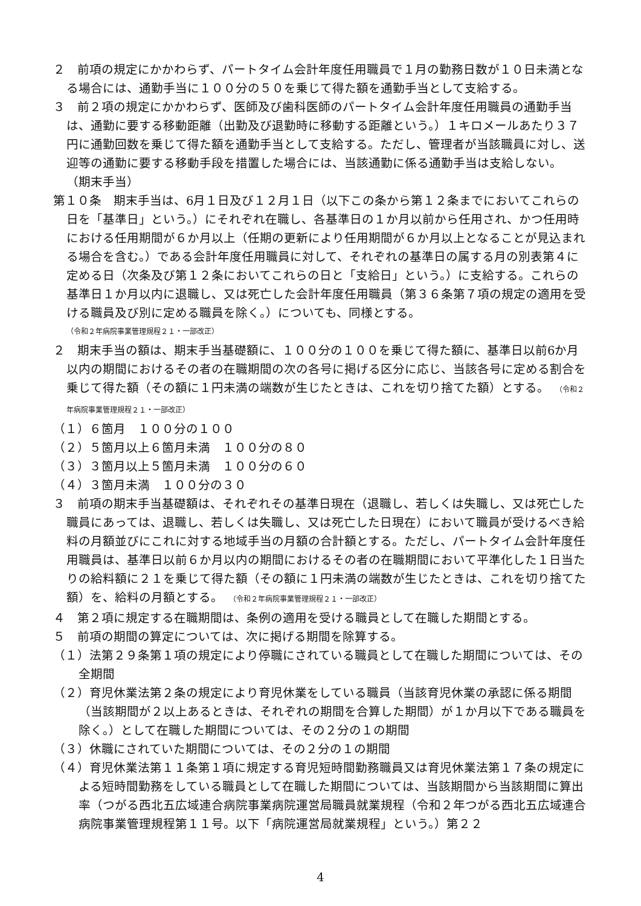２　前項の規定にかかわらず、パートタイム会計年度任用職員で１月の勤務日数が１０日未満となる場合には、通勤手当に１００分の５０を乗じて得た額を通勤手当として支給する。
３　前２項の規定にかかわらず、医師及び歯科医師のパートタイム会計年度任用職員の通勤手当は、通勤に要する移動距離（出勤及び退勤時に移動する距離という。）１キロメールあたり３７円に通勤回数を乗じて得た額を通勤手当として支給する。ただし、管理者が当該職員に対し、送迎等の通勤に要する移動手段を措置した場合には、当該通勤に係る通勤手当は支給しない。
（期末手当）
第１０条　期末手当は、6月１日及び１２月１日（以下この条から第１２条までにおいてこれらの日を「基準日」という。）にそれぞれ在職し、各基準日の１か月以前から任用され、かつ任用時における任用期間が６か月以上（任期の更新により任用期間が６か月以上となることが見込まれる場合を含む。）である会計年度任用職員に対して、それぞれの基準日の属する月の別表第４に定める日（次条及び第１２条においてこれらの日と「支給日」という。）に支給する。これらの基準日１か月以内に退職し、又は死亡した会計年度任用職員（第３６条第７項の規定の適用を受ける職員及び別に定める職員を除く。）についても、同様とする。
（令和２年病院事業管理規程２１・一部改正）
２　期末手当の額は、期末手当基礎額に、１００分の１００を乗じて得た額に、基準日以前6か月以内の期間におけるその者の在職期間の次の各号に掲げる区分に応じ、当該各号に定める割合を乗じて得た額（その額に１円未満の端数が生じたときは、これを切り捨てた額）とする。　（令和２年病院事業管理規程２１・一部改正）
（１）６箇月　１００分の１００
（２）５箇月以上６箇月未満　１００分の８０
（３）３箇月以上５箇月未満　１００分の６０
（４）３箇月未満　１００分の３０
３　前項の期末手当基礎額は、それぞれその基準日現在（退職し、若しくは失職し、又は死亡した職員にあっては、退職し、若しくは失職し、又は死亡した日現在）において職員が受けるべき給料の月額並びにこれに対する地域手当の月額の合計額とする。ただし、パートタイム会計年度任用職員は、基準日以前６か月以内の期間におけるその者の在職期間において平準化した１日当たりの給料額に２１を乗じて得た額（その額に１円未満の端数が生じたときは、これを切り捨てた額）を、給料の月額とする。　（令和２年病院事業管理規程２１・一部改正）
４　第２項に規定する在職期間は、条例の適用を受ける職員として在職した期間とする。
５　前項の期間の算定については、次に掲げる期間を除算する。
（１）法第２９条第１項の規定により停職にされている職員として在職した期間については、その全期間
（２）育児休業法第２条の規定により育児休業をしている職員（当該育児休業の承認に係る期間（当該期間が２以上あるときは、それぞれの期間を合算した期間）が１か月以下である職員を除く。）として在職した期間については、その２分の１の期間
（３）休職にされていた期間については、その２分の１の期間
（４）育児休業法第１１条第１項に規定する育児短時間勤務職員又は育児休業法第１７条の規定による短時間勤務をしている職員として在職した期間については、当該期間から当該期間に算出率（つがる西北五広域連合病院事業病院運営局職員就業規程（令和２年つがる西北五広域連合病院事業管理規程第１１号。以下「病院運営局就業規程」という。）第２２
4